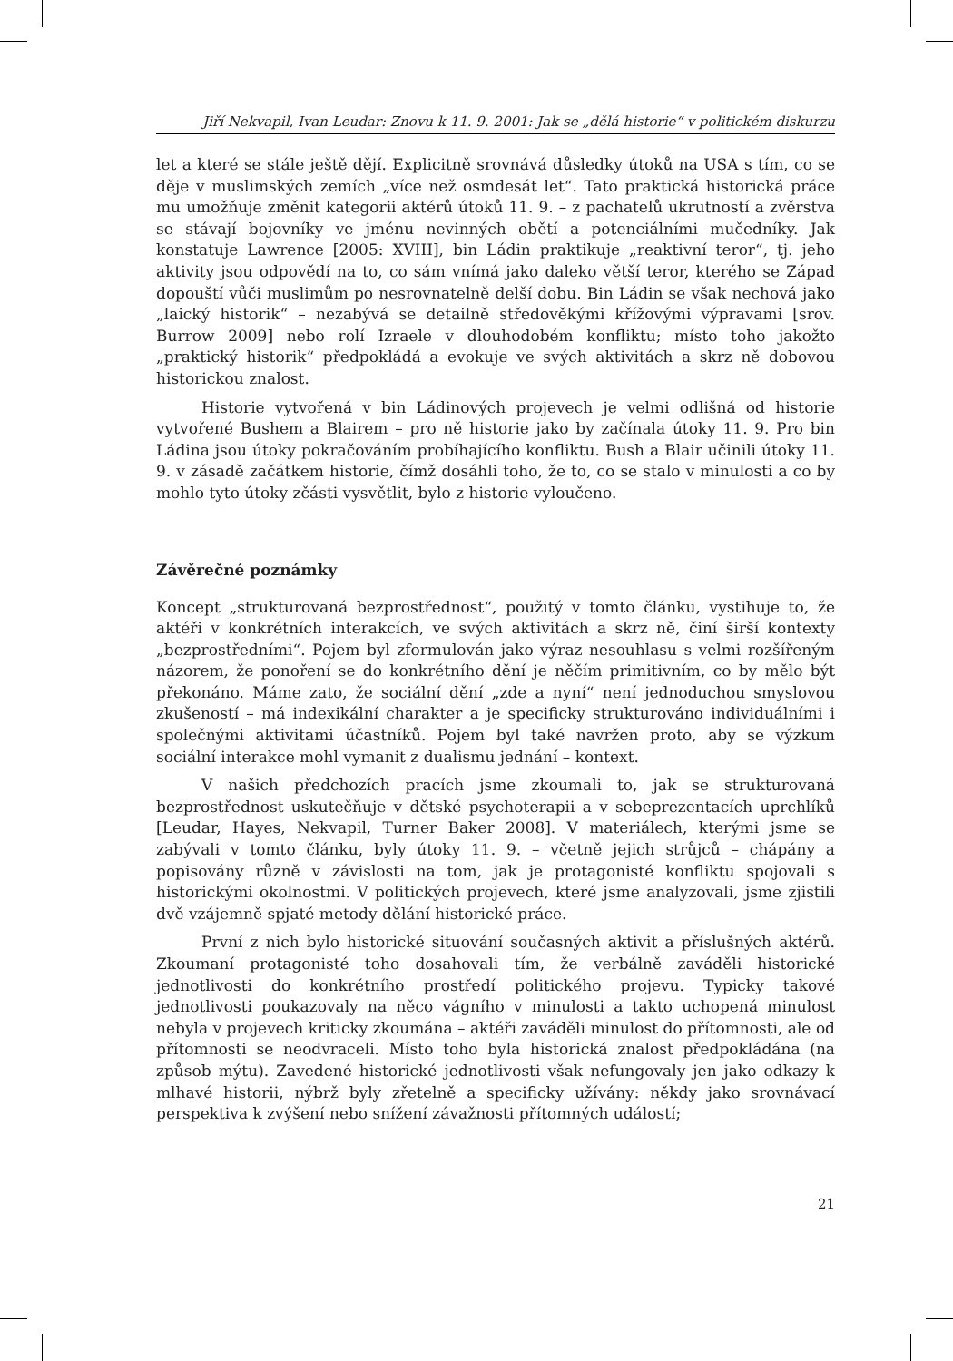Jiří Nekvapil, Ivan Leudar: Znovu k 11. 9. 2001: Jak se „dělá historie“ v politickém diskurzu
let a které se stále ještě dějí. Explicitně srovnává důsledky útoků na USA s tím, co se děje v muslimských zemích „více než osmdesát let“. Tato praktická historická práce mu umožňuje změnit kategorii aktérů útoků 11. 9. – z pachatelů ukrutností a zvěrstva se stávají bojovníky ve jménu nevinných obětí a potenciálními mučedníky. Jak konstatuje Lawrence [2005: XVIII], bin Ládin praktikuje „reaktivní teror“, tj. jeho aktivity jsou odpovědí na to, co sám vnímá jako daleko větší teror, kterého se Západ dopouští vůči muslimům po nesrovnatelně delší dobu. Bin Ládin se však nechová jako „laický historik“ – nezabývá se detailně středověkými křížovými výpravami [srov. Burrow 2009] nebo rolí Izraele v dlouhodobém konfliktu; místo toho jakožto „praktický historik“ předpokládá a evokuje ve svých aktivitách a skrz ně dobovou historickou znalost.
Historie vytvořená v bin Ládinových projevech je velmi odlišná od historie vytvořené Bushem a Blairem – pro ně historie jako by začínala útoky 11. 9. Pro bin Ládina jsou útoky pokračováním probíhajícího konfliktu. Bush a Blair učinili útoky 11. 9. v zásadě začátkem historie, čímž dosáhli toho, že to, co se stalo v minulosti a co by mohlo tyto útoky zčásti vysvětlit, bylo z historie vyloučeno.
Závěrečné poznámky
Koncept „strukturovaná bezprostřednost“, použitý v tomto článku, vystihuje to, že aktéři v konkrétních interakcích, ve svých aktivitách a skrz ně, činí širší kontexty „bezprostředními“. Pojem byl zformulován jako výraz nesouhlasu s velmi rozšířeným názorem, že ponoření se do konkrétního dění je něčím primitivním, co by mělo být překonáno. Máme zato, že sociální dění „zde a nyní“ není jednoduchou smyslovou zkušeností – má indexikální charakter a je specificky strukturováno individuálními i společnými aktivitami účastníků. Pojem byl také navržen proto, aby se výzkum sociální interakce mohl vymanit z dualismu jednání – kontext.
V našich předchozích pracích jsme zkoumali to, jak se strukturovaná bezprostřednost uskutečňuje v dětské psychoterapii a v sebeprezentacích uprchlíků [Leudar, Hayes, Nekvapil, Turner Baker 2008]. V materiálech, kterými jsme se zabývali v tomto článku, byly útoky 11. 9. – včetně jejich strůjců – chápány a popisovány různě v závislosti na tom, jak je protagonisté konfliktu spojovali s historickými okolnostmi. V politických projevech, které jsme analyzovali, jsme zjistili dvě vzájemně spjaté metody dělání historické práce.
První z nich bylo historické situování současných aktivit a příslušných aktérů. Zkoumaní protagonisté toho dosahovali tím, že verbálně zaváděli historické jednotlivosti do konkrétního prostředí politického projevu. Typicky takové jednotlivosti poukazovaly na něco vágního v minulosti a takto uchopená minulost nebyla v projevech kriticky zkoumána – aktéři zaváděli minulost do přítomnosti, ale od přítomnosti se neodvraceli. Místo toho byla historická znalost předpokládána (na způsob mýtu). Zavedené historické jednotlivosti však nefungovaly jen jako odkazy k mlhavé historii, nýbrž byly zřetelně a specificky užívány: někdy jako srovnávací perspektiva k zvýšení nebo snížení závažnosti přítomných událostí;
21